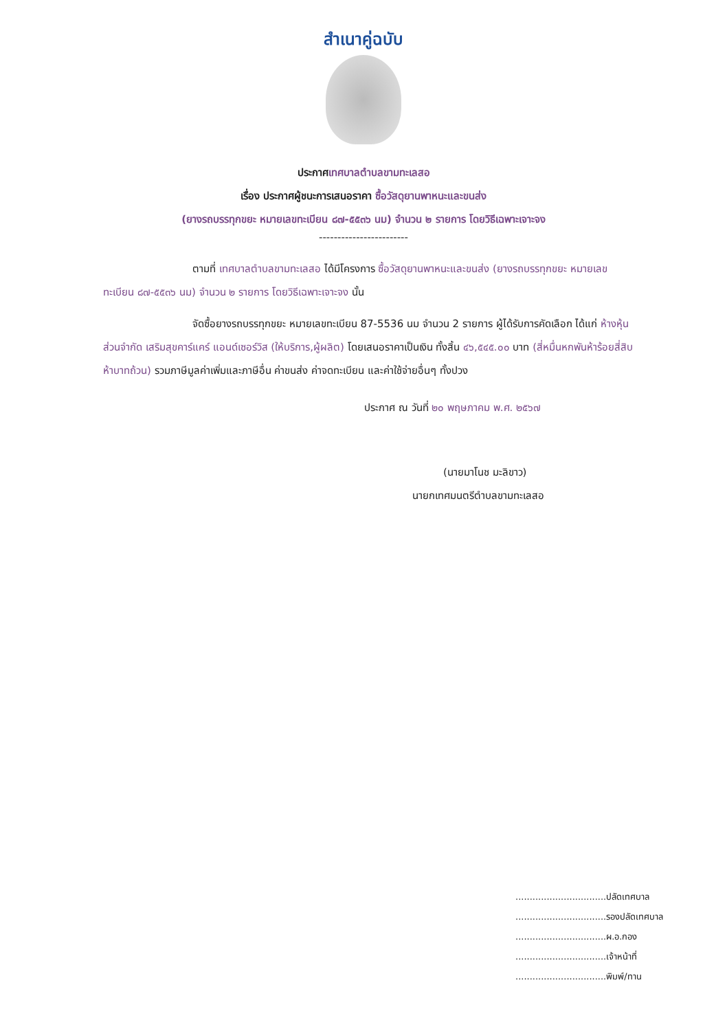สำเนาคู่ฉบับ
ประกาศเทศบาลตำบลขามทะเลสอ
เรื่อง ประกาศผู้ชนะการเสนอราคา ซื้อวัสดุยานพาหนะและขนส่ง
(ยางรถบรรทุกขยะ หมายเลขทะเบียน ๘๗-๕๕๓๖ นม) จำนวน ๒ รายการ โดยวิธีเฉพาะเจาะจง
------------------------
ตามที่ เทศบาลตำบลขามทะเลสอ ได้มีโครงการ ซื้อวัสดุยานพาหนะและขนส่ง (ยางรถบรรทุกขยะ หมายเลขทะเบียน ๘๗-๕๕๓๖ นม) จำนวน ๒ รายการ โดยวิธีเฉพาะเจาะจง นั้น
จัดซื้อยางรถบรรทุกขยะ หมายเลขทะเบียน 87-5536 นม จำนวน 2 รายการ ผู้ได้รับการคัดเลือก ได้แก่ ห้างหุ้นส่วนจำกัด เสริมสุขคาร์แคร์ แอนด์เซอร์วิส (ให้บริการ,ผู้ผลิต) โดยเสนอราคาเป็นเงิน ทั้งสิ้น ๔๖,๕๔๕.๐๐ บาท (สี่หมื่นหกพันห้าร้อยสี่สิบห้าบาทถ้วน) รวมภาษีมูลค่าเพิ่มและภาษีอื่น ค่าขนส่ง ค่าจดทะเบียน และค่าใช้จ่ายอื่นๆ ทั้งปวง
ประกาศ ณ วันที่ ๒๐ พฤษภาคม พ.ศ. ๒๕๖๗
(นายมาโนช มะลิขาว)
นายกเทศมนตรีตำบลขามทะเลสอ
................................ปลัดเทศบาล
................................รองปลัดเทศบาล
................................ผ.อ.กอง
................................เจ้าหน้าที่
................................พิมพ์/ทาน